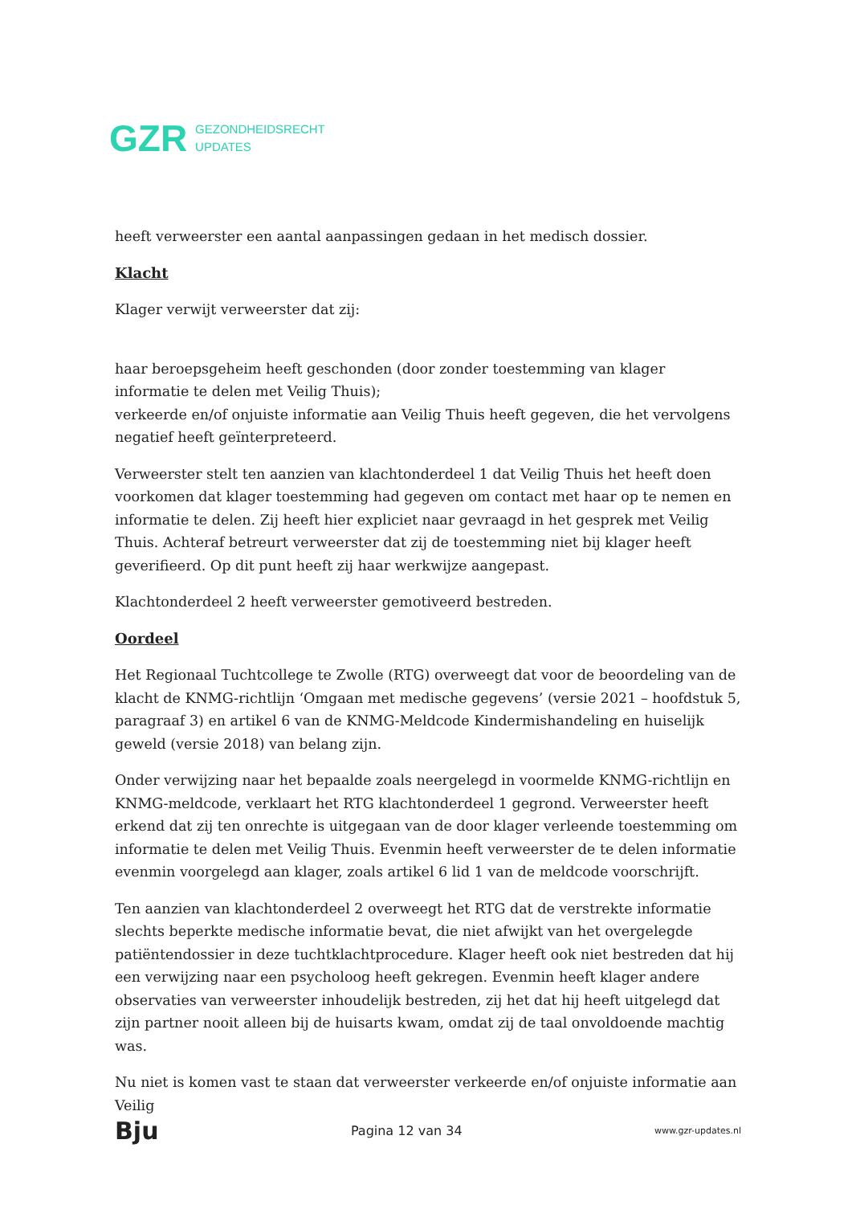GZR GEZONDHEIDSRECHT
UPDATES
heeft verweerster een aantal aanpassingen gedaan in het medisch dossier.
Klacht
Klager verwijt verweerster dat zij:
haar beroepsgeheim heeft geschonden (door zonder toestemming van klager informatie te delen met Veilig Thuis);
verkeerde en/of onjuiste informatie aan Veilig Thuis heeft gegeven, die het vervolgens negatief heeft geïnterpreteerd.
Verweerster stelt ten aanzien van klachtonderdeel 1 dat Veilig Thuis het heeft doen voorkomen dat klager toestemming had gegeven om contact met haar op te nemen en informatie te delen. Zij heeft hier expliciet naar gevraagd in het gesprek met Veilig Thuis. Achteraf betreurt verweerster dat zij de toestemming niet bij klager heeft geverifieerd. Op dit punt heeft zij haar werkwijze aangepast.
Klachtonderdeel 2 heeft verweerster gemotiveerd bestreden.
Oordeel
Het Regionaal Tuchtcollege te Zwolle (RTG) overweegt dat voor de beoordeling van de klacht de KNMG-richtlijn ‘Omgaan met medische gegevens’ (versie 2021 – hoofdstuk 5, paragraaf 3) en artikel 6 van de KNMG-Meldcode Kindermishandeling en huiselijk geweld (versie 2018) van belang zijn.
Onder verwijzing naar het bepaalde zoals neergelegd in voormelde KNMG-richtlijn en KNMG-meldcode, verklaart het RTG klachtonderdeel 1 gegrond. Verweerster heeft erkend dat zij ten onrechte is uitgegaan van de door klager verleende toestemming om informatie te delen met Veilig Thuis. Evenmin heeft verweerster de te delen informatie evenmin voorgelegd aan klager, zoals artikel 6 lid 1 van de meldcode voorschrijft.
Ten aanzien van klachtonderdeel 2 overweegt het RTG dat de verstrekte informatie slechts beperkte medische informatie bevat, die niet afwijkt van het overgelegde patiëntendossier in deze tuchtklachtprocedure. Klager heeft ook niet bestreden dat hij een verwijzing naar een psycholoog heeft gekregen. Evenmin heeft klager andere observaties van verweerster inhoudelijk bestreden, zij het dat hij heeft uitgelegd dat zijn partner nooit alleen bij de huisarts kwam, omdat zij de taal onvoldoende machtig was.
Nu niet is komen vast te staan dat verweerster verkeerde en/of onjuiste informatie aan Veilig
Bju Pagina 12 van 34 www.gzr-updates.nl